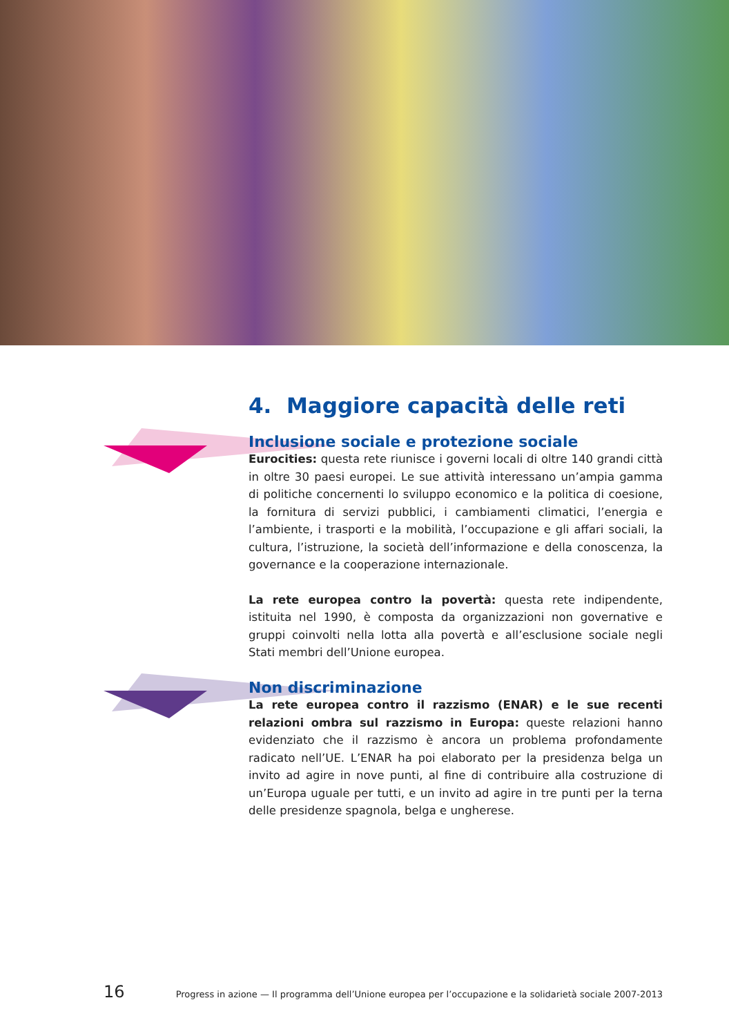4. Maggiore capacità delle reti
Inclusione sociale e protezione sociale
Eurocities: questa rete riunisce i governi locali di oltre 140 grandi città in oltre 30 paesi europei. Le sue attività interessano un’ampia gamma di politiche concernenti lo sviluppo economico e la politica di coesione, la fornitura di servizi pubblici, i cambiamenti climatici, l’energia e l’ambiente, i trasporti e la mobilità, l’occupazione e gli affari sociali, la cultura, l’istruzione, la società dell’informazione e della conoscenza, la governance e la cooperazione internazionale.
La rete europea contro la povertà: questa rete indipendente, istituita nel 1990, è composta da organizzazioni non governative e gruppi coinvolti nella lotta alla povertà e all’esclusione sociale negli Stati membri dell’Unione europea.
Non discriminazione
La rete europea contro il razzismo (ENAR) e le sue recenti relazioni ombra sul razzismo in Europa: queste relazioni hanno evidenziato che il razzismo è ancora un problema profondamente radicato nell’UE. L’ENAR ha poi elaborato per la presidenza belga un invito ad agire in nove punti, al fine di contribuire alla costruzione di un’Europa uguale per tutti, e un invito ad agire in tre punti per la terna delle presidenze spagnola, belga e ungherese.
16 Progress in azione — Il programma dell’Unione europea per l’occupazione e la solidarietà sociale 2007-2013